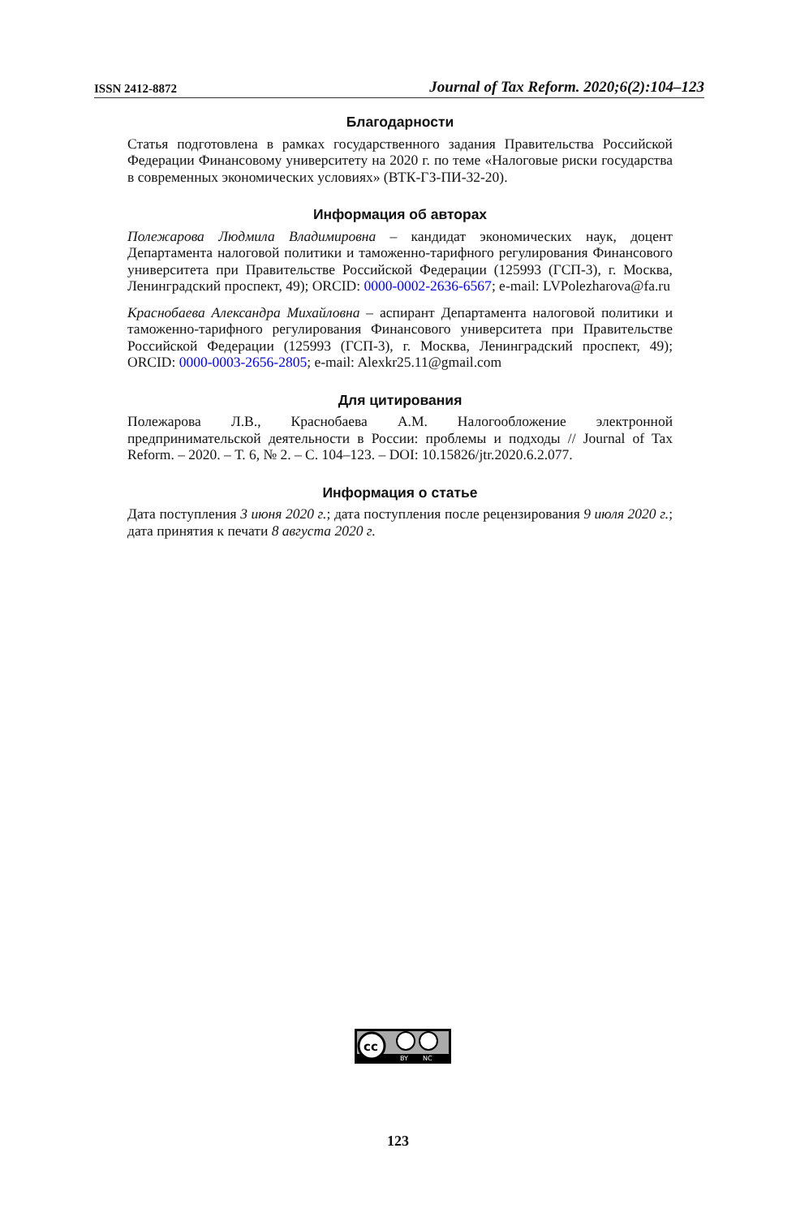ISSN 2412-8872 Journal of Tax Reform. 2020;6(2):104–123
Благодарности
Статья подготовлена в рамках государственного задания Правительства Российской Федерации Финансовому университету на 2020 г. по теме «Налоговые риски государства в современных экономических условиях» (ВТК-ГЗ-ПИ-32-20).
Информация об авторах
Полежарова Людмила Владимировна – кандидат экономических наук, доцент Департамента налоговой политики и таможенно-тарифного регулирования Финансового университета при Правительстве Российской Федерации (125993 (ГСП-3), г. Москва, Ленинградский проспект, 49); ORCID: 0000-0002-2636-6567; e-mail: LVPolezharova@fa.ru
Краснобаева Александра Михайловна – аспирант Департамента налоговой политики и таможенно-тарифного регулирования Финансового университета при Правительстве Российской Федерации (125993 (ГСП-3), г. Москва, Ленинградский проспект, 49); ORCID: 0000-0003-2656-2805; e-mail: Alexkr25.11@gmail.com
Для цитирования
Полежарова Л.В., Краснобаева А.М. Налогообложение электронной предпринимательской деятельности в России: проблемы и подходы // Journal of Tax Reform. – 2020. – Т. 6, № 2. – С. 104–123. – DOI: 10.15826/jtr.2020.6.2.077.
Информация о статье
Дата поступления 3 июня 2020 г.; дата поступления после рецензирования 9 июля 2020 г.; дата принятия к печати 8 августа 2020 г.
cc
BY
NC
123